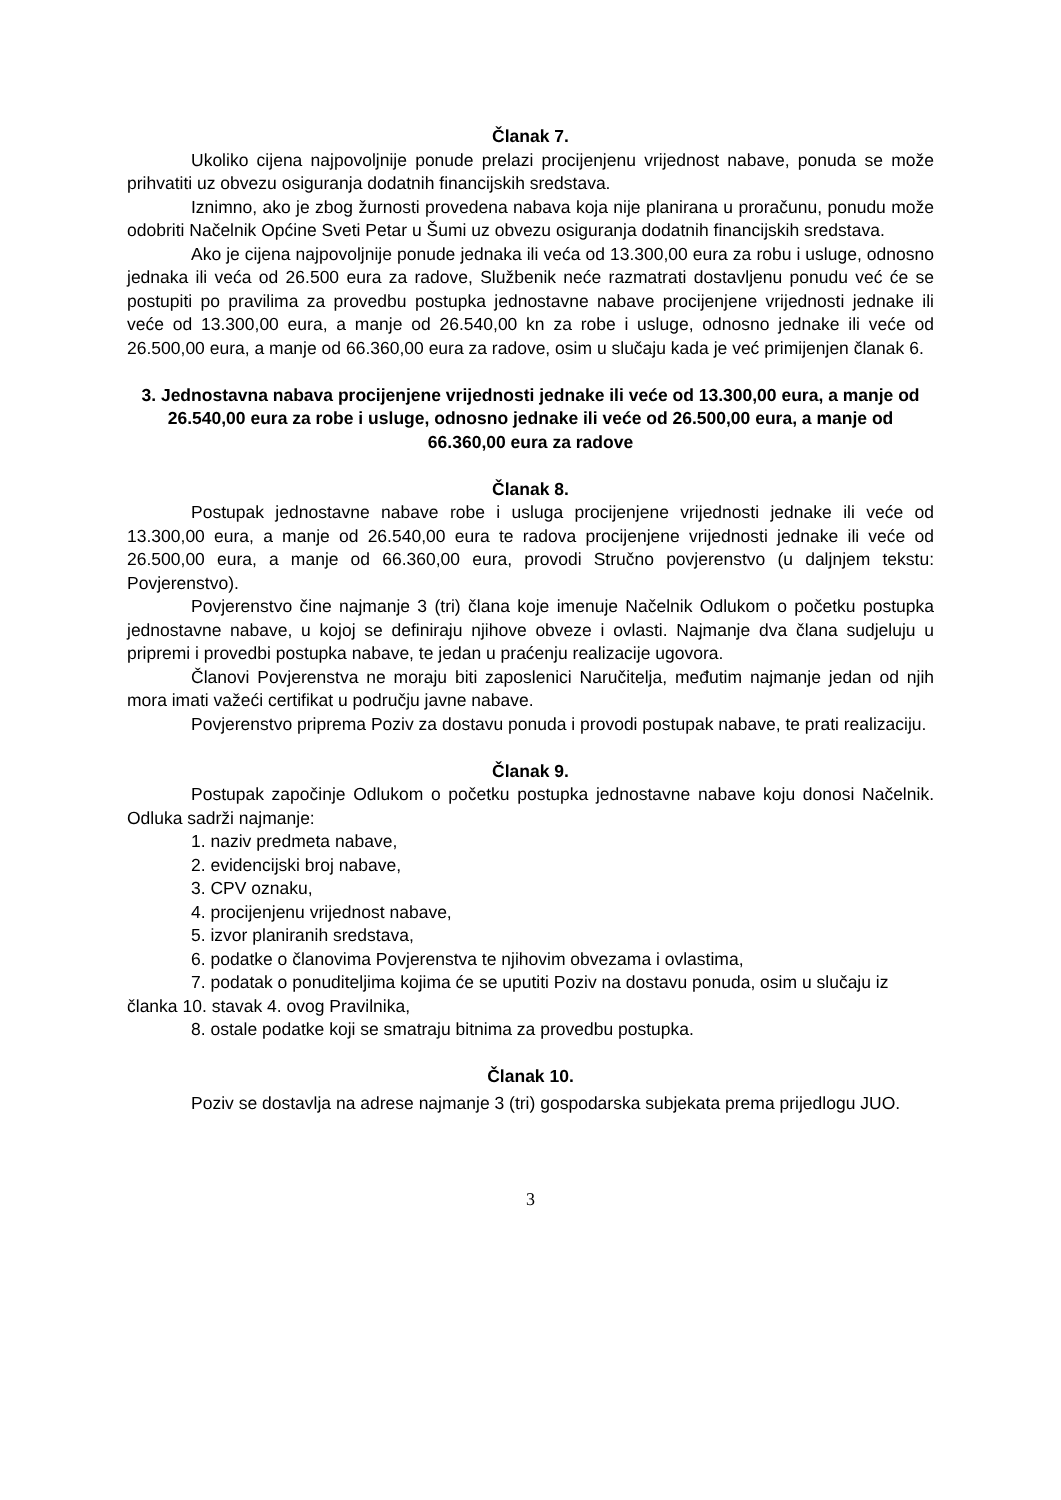Članak 7.
Ukoliko cijena najpovoljnije ponude prelazi procijenjenu vrijednost nabave, ponuda se može prihvatiti uz obvezu osiguranja dodatnih financijskih sredstava.
Iznimno, ako je zbog žurnosti provedena nabava koja nije planirana u proračunu, ponudu može odobriti Načelnik Općine Sveti Petar u Šumi uz obvezu osiguranja dodatnih financijskih sredstava.
Ako je cijena najpovoljnije ponude jednaka ili veća od 13.300,00 eura za robu i usluge, odnosno jednaka ili veća od 26.500 eura za radove, Službenik neće razmatrati dostavljenu ponudu već će se postupiti po pravilima za provedbu postupka jednostavne nabave procijenjene vrijednosti jednake ili veće od 13.300,00 eura, a manje od 26.540,00 kn za robe i usluge, odnosno jednake ili veće od 26.500,00 eura, a manje od 66.360,00 eura za radove, osim u slučaju kada je već primijenjen članak 6.
3. Jednostavna nabava procijenjene vrijednosti jednake ili veće od 13.300,00 eura, a manje od 26.540,00 eura za robe i usluge, odnosno jednake ili veće od 26.500,00 eura, a manje od 66.360,00 eura za radove
Članak 8.
Postupak jednostavne nabave robe i usluga procijenjene vrijednosti jednake ili veće od 13.300,00 eura, a manje od 26.540,00 eura te radova procijenjene vrijednosti jednake ili veće od 26.500,00 eura, a manje od 66.360,00 eura, provodi Stručno povjerenstvo (u daljnjem tekstu: Povjerenstvo).
Povjerenstvo čine najmanje 3 (tri) člana koje imenuje Načelnik Odlukom o početku postupka jednostavne nabave, u kojoj se definiraju njihove obveze i ovlasti. Najmanje dva člana sudjeluju u pripremi i provedbi postupka nabave, te jedan u praćenju realizacije ugovora.
Članovi Povjerenstva ne moraju biti zaposlenici Naručitelja, međutim najmanje jedan od njih mora imati važeći certifikat u području javne nabave.
Povjerenstvo priprema Poziv za dostavu ponuda i provodi postupak nabave, te prati realizaciju.
Članak 9.
Postupak započinje Odlukom o početku postupka jednostavne nabave koju donosi Načelnik. Odluka sadrži najmanje:
1. naziv predmeta nabave,
2. evidencijski broj nabave,
3. CPV oznaku,
4. procijenjenu vrijednost nabave,
5. izvor planiranih sredstava,
6. podatke o članovima Povjerenstva te njihovim obvezama i ovlastima,
7. podatak o ponuditeljima kojima će se uputiti Poziv na dostavu ponuda, osim u slučaju iz članka 10. stavak 4. ovog Pravilnika,
8. ostale podatke koji se smatraju bitnima za provedbu postupka.
Članak 10.
Poziv se dostavlja na adrese najmanje 3 (tri) gospodarska subjekata prema prijedlogu JUO.
3